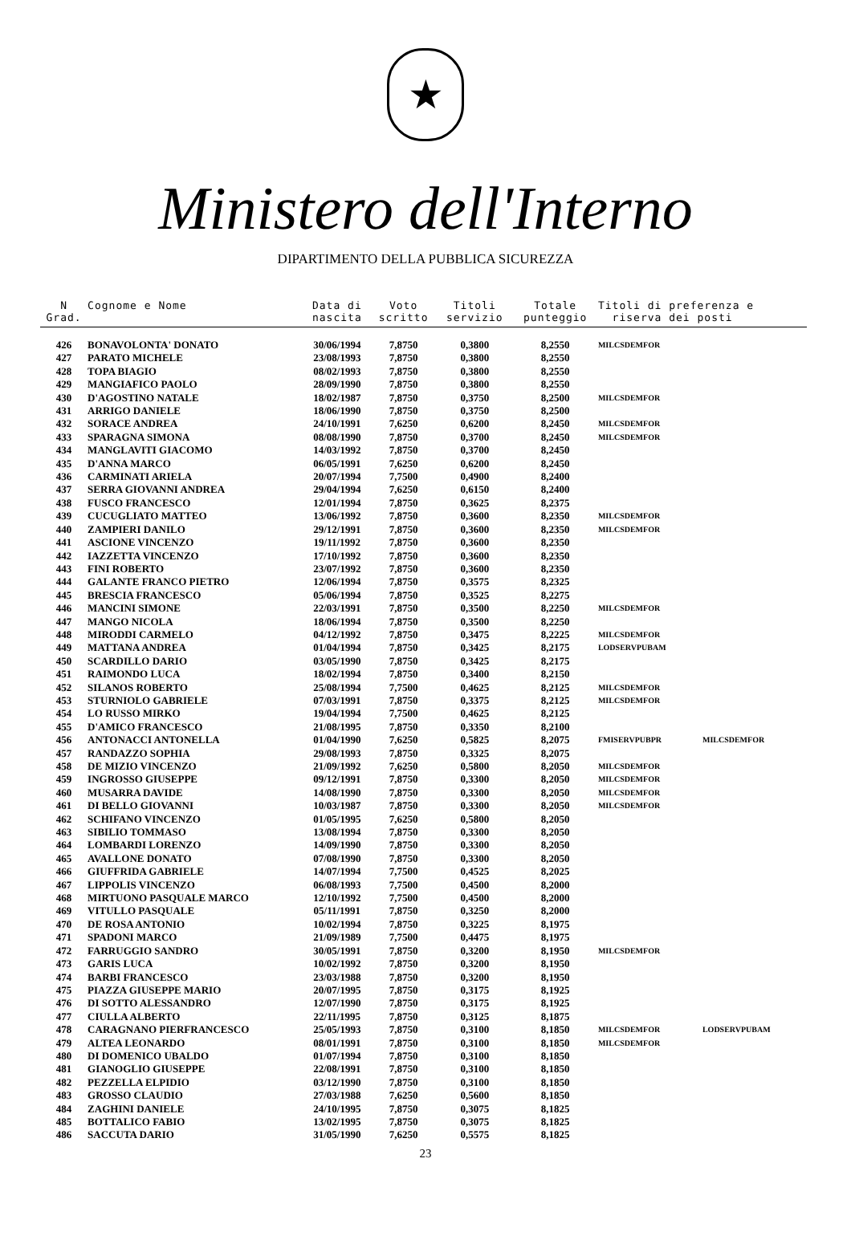★
Ministero dell'Interno
DIPARTIMENTO DELLA PUBBLICA SICUREZZA
| N Grad. | Cognome e Nome | Data di nascita | Voto scritto | Titoli servizio | Totale punteggio | Titoli di preferenza e riserva dei posti | |
| --- | --- | --- | --- | --- | --- | --- | --- |
| 426 | BONAVOLONTA' DONATO | 30/06/1994 | 7,8750 | 0,3800 | 8,2550 | MILCSDEMFOR | |
| 427 | PARATO MICHELE | 23/08/1993 | 7,8750 | 0,3800 | 8,2550 | | |
| 428 | TOPA BIAGIO | 08/02/1993 | 7,8750 | 0,3800 | 8,2550 | | |
| 429 | MANGIAFICO PAOLO | 28/09/1990 | 7,8750 | 0,3800 | 8,2550 | | |
| 430 | D'AGOSTINO NATALE | 18/02/1987 | 7,8750 | 0,3750 | 8,2500 | MILCSDEMFOR | |
| 431 | ARRIGO DANIELE | 18/06/1990 | 7,8750 | 0,3750 | 8,2500 | | |
| 432 | SORACE ANDREA | 24/10/1991 | 7,6250 | 0,6200 | 8,2450 | MILCSDEMFOR | |
| 433 | SPARAGNA SIMONA | 08/08/1990 | 7,8750 | 0,3700 | 8,2450 | MILCSDEMFOR | |
| 434 | MANGLAVITI GIACOMO | 14/03/1992 | 7,8750 | 0,3700 | 8,2450 | | |
| 435 | D'ANNA MARCO | 06/05/1991 | 7,6250 | 0,6200 | 8,2450 | | |
| 436 | CARMINATI ARIELA | 20/07/1994 | 7,7500 | 0,4900 | 8,2400 | | |
| 437 | SERRA GIOVANNI ANDREA | 29/04/1994 | 7,6250 | 0,6150 | 8,2400 | | |
| 438 | FUSCO FRANCESCO | 12/01/1994 | 7,8750 | 0,3625 | 8,2375 | | |
| 439 | CUCUGLIATO MATTEO | 13/06/1992 | 7,8750 | 0,3600 | 8,2350 | MILCSDEMFOR | |
| 440 | ZAMPIERI DANILO | 29/12/1991 | 7,8750 | 0,3600 | 8,2350 | MILCSDEMFOR | |
| 441 | ASCIONE VINCENZO | 19/11/1992 | 7,8750 | 0,3600 | 8,2350 | | |
| 442 | IAZZETTA VINCENZO | 17/10/1992 | 7,8750 | 0,3600 | 8,2350 | | |
| 443 | FINI ROBERTO | 23/07/1992 | 7,8750 | 0,3600 | 8,2350 | | |
| 444 | GALANTE FRANCO PIETRO | 12/06/1994 | 7,8750 | 0,3575 | 8,2325 | | |
| 445 | BRESCIA FRANCESCO | 05/06/1994 | 7,8750 | 0,3525 | 8,2275 | | |
| 446 | MANCINI SIMONE | 22/03/1991 | 7,8750 | 0,3500 | 8,2250 | MILCSDEMFOR | |
| 447 | MANGO NICOLA | 18/06/1994 | 7,8750 | 0,3500 | 8,2250 | | |
| 448 | MIRODDI CARMELO | 04/12/1992 | 7,8750 | 0,3475 | 8,2225 | MILCSDEMFOR | |
| 449 | MATTANA ANDREA | 01/04/1994 | 7,8750 | 0,3425 | 8,2175 | LODSERVPUBAM | |
| 450 | SCARDILLO DARIO | 03/05/1990 | 7,8750 | 0,3425 | 8,2175 | | |
| 451 | RAIMONDO LUCA | 18/02/1994 | 7,8750 | 0,3400 | 8,2150 | | |
| 452 | SILANOS ROBERTO | 25/08/1994 | 7,7500 | 0,4625 | 8,2125 | MILCSDEMFOR | |
| 453 | STURNIOLO GABRIELE | 07/03/1991 | 7,8750 | 0,3375 | 8,2125 | MILCSDEMFOR | |
| 454 | LO RUSSO MIRKO | 19/04/1994 | 7,7500 | 0,4625 | 8,2125 | | |
| 455 | D'AMICO FRANCESCO | 21/08/1995 | 7,8750 | 0,3350 | 8,2100 | | |
| 456 | ANTONACCI ANTONELLA | 01/04/1990 | 7,6250 | 0,5825 | 8,2075 | FMISERVPUBPR | MILCSDEMFOR |
| 457 | RANDAZZO SOPHIA | 29/08/1993 | 7,8750 | 0,3325 | 8,2075 | | |
| 458 | DE MIZIO VINCENZO | 21/09/1992 | 7,6250 | 0,5800 | 8,2050 | MILCSDEMFOR | |
| 459 | INGROSSO GIUSEPPE | 09/12/1991 | 7,8750 | 0,3300 | 8,2050 | MILCSDEMFOR | |
| 460 | MUSARRA DAVIDE | 14/08/1990 | 7,8750 | 0,3300 | 8,2050 | MILCSDEMFOR | |
| 461 | DI BELLO GIOVANNI | 10/03/1987 | 7,8750 | 0,3300 | 8,2050 | MILCSDEMFOR | |
| 462 | SCHIFANO VINCENZO | 01/05/1995 | 7,6250 | 0,5800 | 8,2050 | | |
| 463 | SIBILIO TOMMASO | 13/08/1994 | 7,8750 | 0,3300 | 8,2050 | | |
| 464 | LOMBARDI LORENZO | 14/09/1990 | 7,8750 | 0,3300 | 8,2050 | | |
| 465 | AVALLONE DONATO | 07/08/1990 | 7,8750 | 0,3300 | 8,2050 | | |
| 466 | GIUFFRIDA GABRIELE | 14/07/1994 | 7,7500 | 0,4525 | 8,2025 | | |
| 467 | LIPPOLIS VINCENZO | 06/08/1993 | 7,7500 | 0,4500 | 8,2000 | | |
| 468 | MIRTUONO PASQUALE MARCO | 12/10/1992 | 7,7500 | 0,4500 | 8,2000 | | |
| 469 | VITULLO PASQUALE | 05/11/1991 | 7,8750 | 0,3250 | 8,2000 | | |
| 470 | DE ROSA ANTONIO | 10/02/1994 | 7,8750 | 0,3225 | 8,1975 | | |
| 471 | SPADONI MARCO | 21/09/1989 | 7,7500 | 0,4475 | 8,1975 | | |
| 472 | FARRUGGIO SANDRO | 30/05/1991 | 7,8750 | 0,3200 | 8,1950 | MILCSDEMFOR | |
| 473 | GARIS LUCA | 10/02/1992 | 7,8750 | 0,3200 | 8,1950 | | |
| 474 | BARBI FRANCESCO | 23/03/1988 | 7,8750 | 0,3200 | 8,1950 | | |
| 475 | PIAZZA GIUSEPPE MARIO | 20/07/1995 | 7,8750 | 0,3175 | 8,1925 | | |
| 476 | DI SOTTO ALESSANDRO | 12/07/1990 | 7,8750 | 0,3175 | 8,1925 | | |
| 477 | CIULLA ALBERTO | 22/11/1995 | 7,8750 | 0,3125 | 8,1875 | | |
| 478 | CARAGNANO PIERFRANCESCO | 25/05/1993 | 7,8750 | 0,3100 | 8,1850 | MILCSDEMFOR | LODSERVPUBAM |
| 479 | ALTEA LEONARDO | 08/01/1991 | 7,8750 | 0,3100 | 8,1850 | MILCSDEMFOR | |
| 480 | DI DOMENICO UBALDO | 01/07/1994 | 7,8750 | 0,3100 | 8,1850 | | |
| 481 | GIANOGLIO GIUSEPPE | 22/08/1991 | 7,8750 | 0,3100 | 8,1850 | | |
| 482 | PEZZELLA ELPIDIO | 03/12/1990 | 7,8750 | 0,3100 | 8,1850 | | |
| 483 | GROSSO CLAUDIO | 27/03/1988 | 7,6250 | 0,5600 | 8,1850 | | |
| 484 | ZAGHINI DANIELE | 24/10/1995 | 7,8750 | 0,3075 | 8,1825 | | |
| 485 | BOTTALICO FABIO | 13/02/1995 | 7,8750 | 0,3075 | 8,1825 | | |
| 486 | SACCUTA DARIO | 31/05/1990 | 7,6250 | 0,5575 | 8,1825 | | |
23